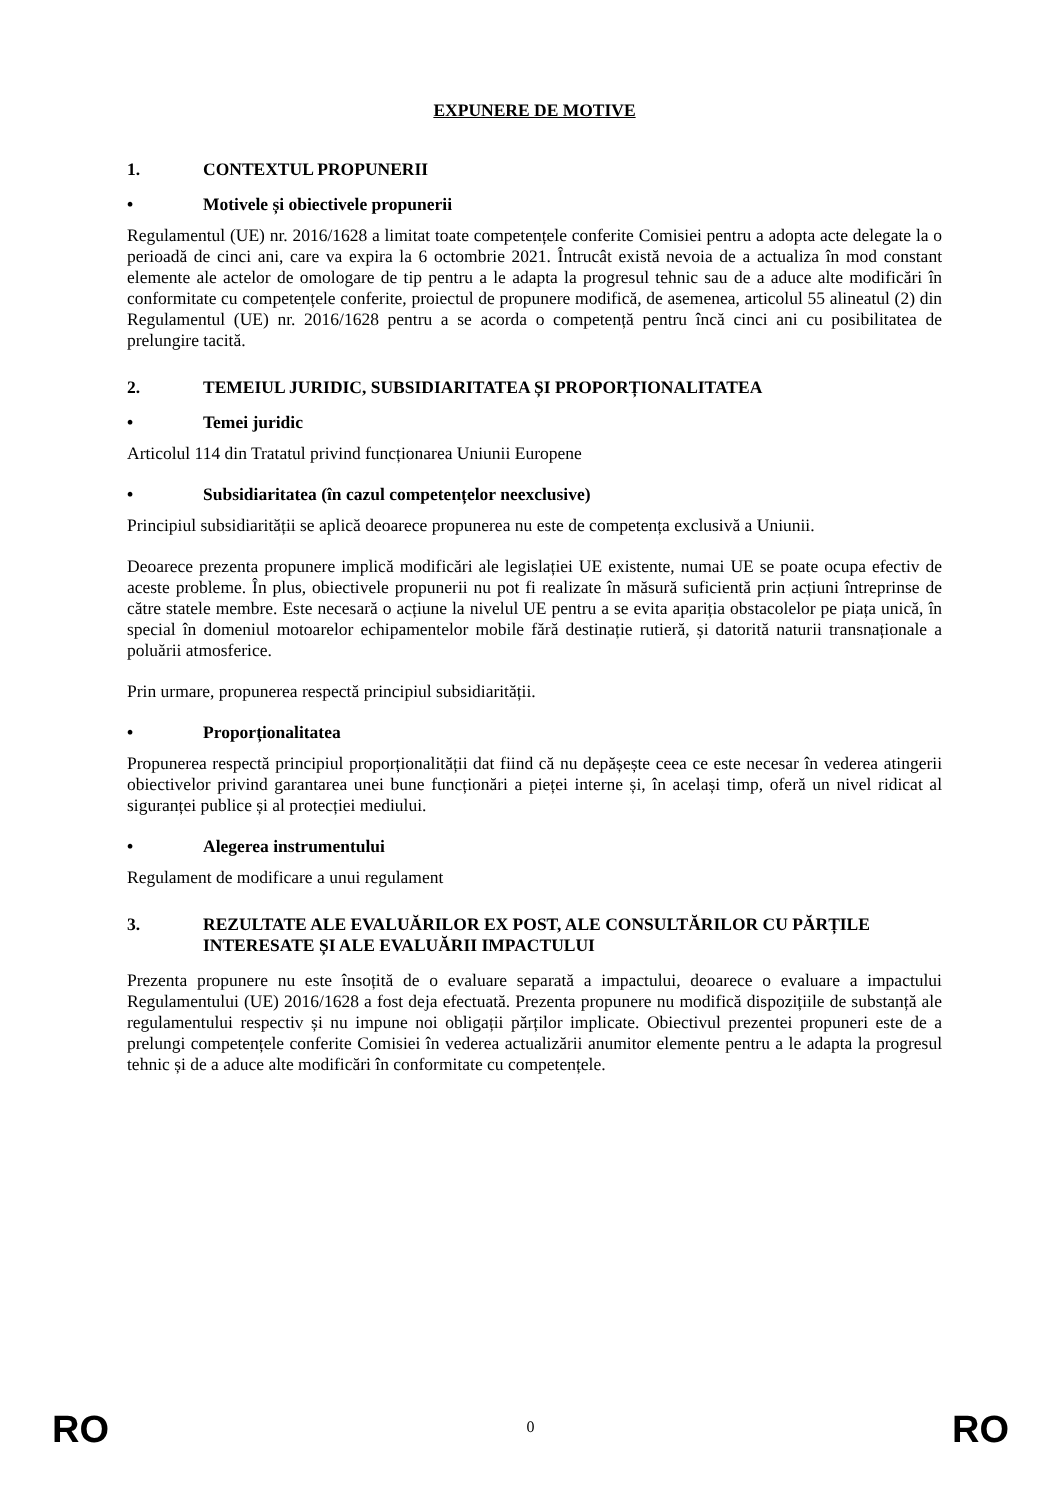EXPUNERE DE MOTIVE
1. CONTEXTUL PROPUNERII
• Motivele și obiectivele propunerii
Regulamentul (UE) nr. 2016/1628 a limitat toate competențele conferite Comisiei pentru a adopta acte delegate la o perioadă de cinci ani, care va expira la 6 octombrie 2021. Întrucât există nevoia de a actualiza în mod constant elemente ale actelor de omologare de tip pentru a le adapta la progresul tehnic sau de a aduce alte modificări în conformitate cu competențele conferite, proiectul de propunere modifică, de asemenea, articolul 55 alineatul (2) din Regulamentul (UE) nr. 2016/1628 pentru a se acorda o competență pentru încă cinci ani cu posibilitatea de prelungire tacită.
2. TEMEIUL JURIDIC, SUBSIDIARITATEA ȘI PROPORȚIONALITATEA
• Temei juridic
Articolul 114 din Tratatul privind funcționarea Uniunii Europene
• Subsidiaritatea (în cazul competențelor neexclusive)
Principiul subsidiarității se aplică deoarece propunerea nu este de competența exclusivă a Uniunii.
Deoarece prezenta propunere implică modificări ale legislației UE existente, numai UE se poate ocupa efectiv de aceste probleme. În plus, obiectivele propunerii nu pot fi realizate în măsură suficientă prin acțiuni întreprinse de către statele membre. Este necesară o acțiune la nivelul UE pentru a se evita apariția obstacolelor pe piața unică, în special în domeniul motoarelor echipamentelor mobile fără destinație rutieră, și datorită naturii transnaționale a poluării atmosferice.
Prin urmare, propunerea respectă principiul subsidiarității.
• Proporționalitatea
Propunerea respectă principiul proporționalității dat fiind că nu depășește ceea ce este necesar în vederea atingerii obiectivelor privind garantarea unei bune funcționări a pieței interne și, în același timp, oferă un nivel ridicat al siguranței publice și al protecției mediului.
• Alegerea instrumentului
Regulament de modificare a unui regulament
3. REZULTATE ALE EVALUĂRILOR EX POST, ALE CONSULTĂRILOR CU PĂRȚILE INTERESATE ȘI ALE EVALUĂRII IMPACTULUI
Prezenta propunere nu este însoțită de o evaluare separată a impactului, deoarece o evaluare a impactului Regulamentului (UE) 2016/1628 a fost deja efectuată. Prezenta propunere nu modifică dispozițiile de substanță ale regulamentului respectiv și nu impune noi obligații părților implicate. Obiectivul prezentei propuneri este de a prelungi competențele conferite Comisiei în vederea actualizării anumitor elemente pentru a le adapta la progresul tehnic și de a aduce alte modificări în conformitate cu competențele.
RO
0
RO